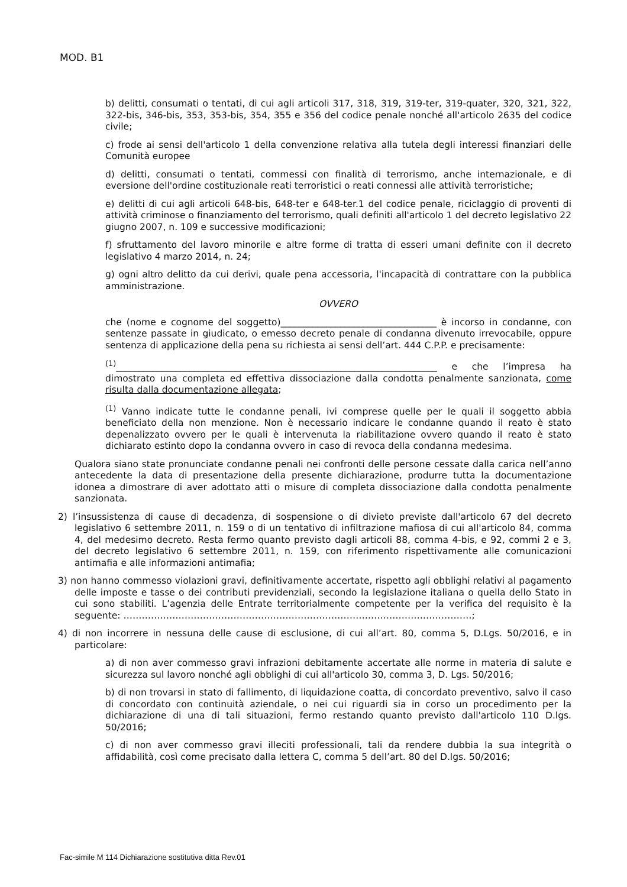MOD. B1
b) delitti, consumati o tentati, di cui agli articoli 317, 318, 319, 319-ter, 319-quater, 320, 321, 322, 322-bis, 346-bis, 353, 353-bis, 354, 355 e 356 del codice penale nonché all'articolo 2635 del codice civile;
c) frode ai sensi dell'articolo 1 della convenzione relativa alla tutela degli interessi finanziari delle Comunità europee
d) delitti, consumati o tentati, commessi con finalità di terrorismo, anche internazionale, e di eversione dell'ordine costituzionale reati terroristici o reati connessi alle attività terroristiche;
e) delitti di cui agli articoli 648-bis, 648-ter e 648-ter.1 del codice penale, riciclaggio di proventi di attività criminose o finanziamento del terrorismo, quali definiti all'articolo 1 del decreto legislativo 22 giugno 2007, n. 109 e successive modificazioni;
f) sfruttamento del lavoro minorile e altre forme di tratta di esseri umani definite con il decreto legislativo 4 marzo 2014, n. 24;
g) ogni altro delitto da cui derivi, quale pena accessoria, l'incapacità di contrattare con la pubblica amministrazione.
OVVERO
che (nome e cognome del soggetto)__________________________________ è incorso in condanne, con sentenze passate in giudicato, o emesso decreto penale di condanna divenuto irrevocabile, oppure sentenza di applicazione della pena su richiesta ai sensi dell’art. 444 C.P.P. e precisamente:
<sup>(1)</sup>______________________________________________________________________ e che l’impresa ha dimostrato una completa ed effettiva dissociazione dalla condotta penalmente sanzionata, come risulta dalla documentazione allegata;
<sup>(1)</sup> Vanno indicate tutte le condanne penali, ivi comprese quelle per le quali il soggetto abbia beneficiato della non menzione. Non è necessario indicare le condanne quando il reato è stato depenalizzato ovvero per le quali è intervenuta la riabilitazione ovvero quando il reato è stato dichiarato estinto dopo la condanna ovvero in caso di revoca della condanna medesima.
Qualora siano state pronunciate condanne penali nei confronti delle persone cessate dalla carica nell’anno antecedente la data di presentazione della presente dichiarazione, produrre tutta la documentazione idonea a dimostrare di aver adottato atti o misure di completa dissociazione dalla condotta penalmente sanzionata.
2) l’insussistenza di cause di decadenza, di sospensione o di divieto previste dall'articolo 67 del decreto legislativo 6 settembre 2011, n. 159 o di un tentativo di infiltrazione mafiosa di cui all'articolo 84, comma 4, del medesimo decreto. Resta fermo quanto previsto dagli articoli 88, comma 4-bis, e 92, commi 2 e 3, del decreto legislativo 6 settembre 2011, n. 159, con riferimento rispettivamente alle comunicazioni antimafia e alle informazioni antimafia;
3) non hanno commesso violazioni gravi, definitivamente accertate, rispetto agli obblighi relativi al pagamento delle imposte e tasse o dei contributi previdenziali, secondo la legislazione italiana o quella dello Stato in cui sono stabiliti. L’agenzia delle Entrate territorialmente competente per la verifica del requisito è la seguente: ……………………………………………………………………………………………………;
4) di non incorrere in nessuna delle cause di esclusione, di cui all’art. 80, comma 5, D.Lgs. 50/2016, e in particolare:
a) di non aver commesso gravi infrazioni debitamente accertate alle norme in materia di salute e sicurezza sul lavoro nonché agli obblighi di cui all'articolo 30, comma 3, D. Lgs. 50/2016;
b) di non trovarsi in stato di fallimento, di liquidazione coatta, di concordato preventivo, salvo il caso di concordato con continuità aziendale, o nei cui riguardi sia in corso un procedimento per la dichiarazione di una di tali situazioni, fermo restando quanto previsto dall'articolo 110 D.lgs. 50/2016;
c) di non aver commesso gravi illeciti professionali, tali da rendere dubbia la sua integrità o affidabilità, così come precisato dalla lettera C, comma 5 dell’art. 80 del D.lgs. 50/2016;
Fac-simile M 114 Dichiarazione sostitutiva ditta Rev.01